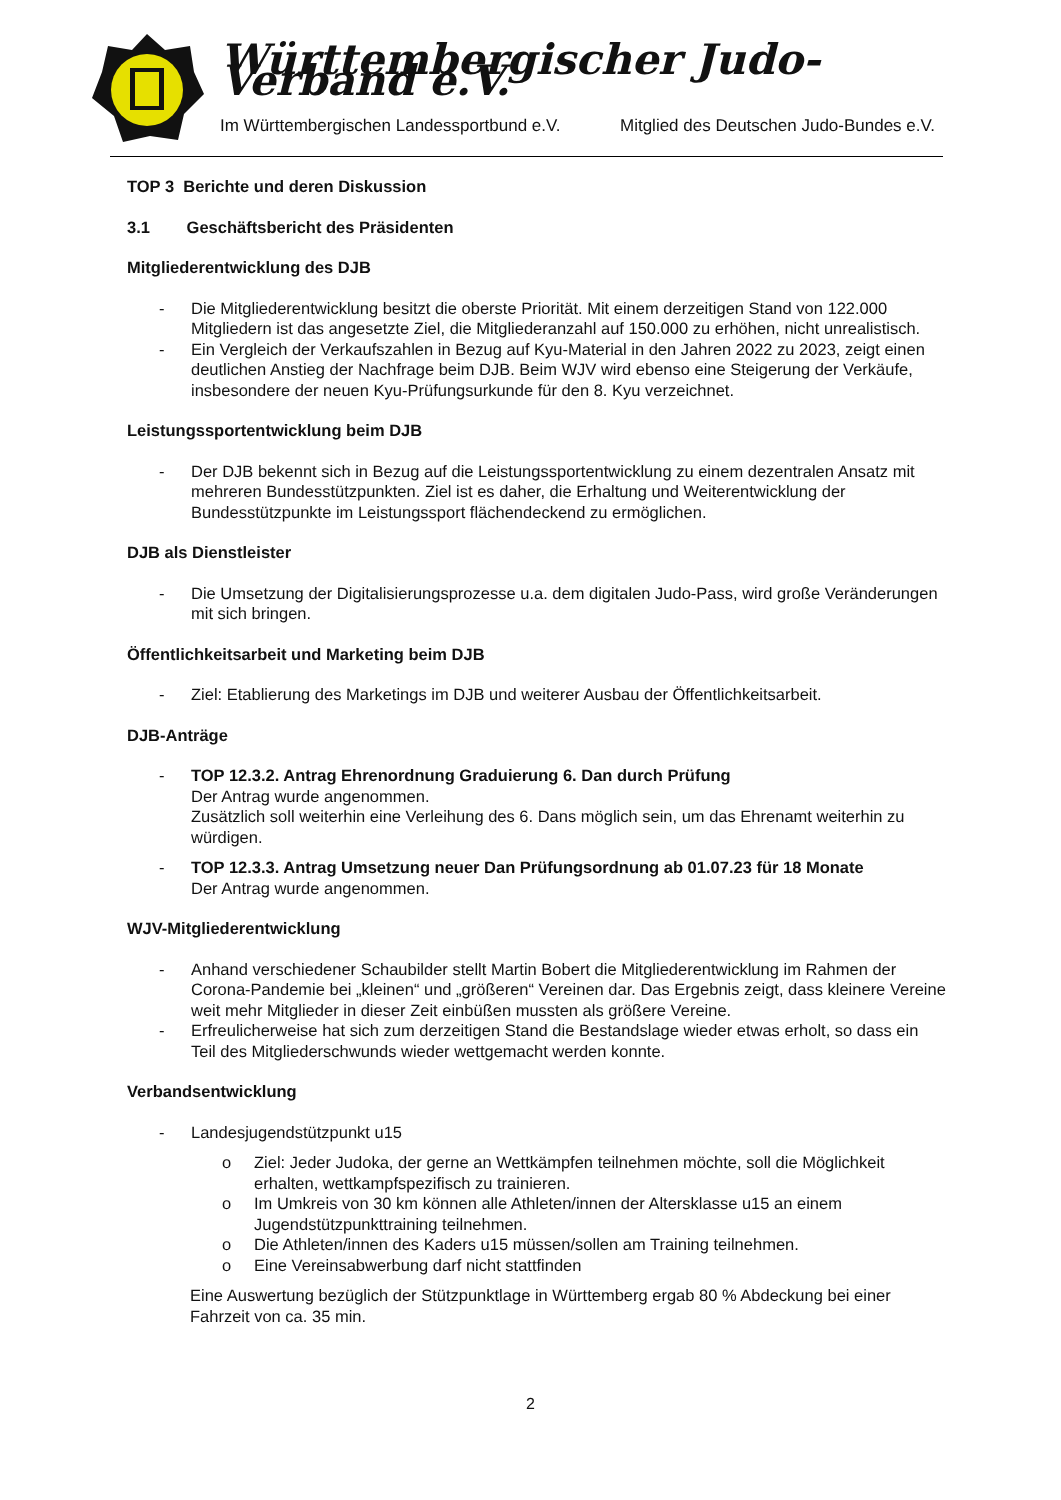Württembergischer Judo-Verband e.V.
Im Württembergischen Landessportbund e.V.
Mitglied des Deutschen Judo-Bundes e.V.
TOP 3 Berichte und deren Diskussion
3.1 Geschäftsbericht des Präsidenten
Mitgliederentwicklung des DJB
- Die Mitgliederentwicklung besitzt die oberste Priorität. Mit einem derzeitigen Stand von 122.000 Mitgliedern ist das angesetzte Ziel, die Mitgliederanzahl auf 150.000 zu erhöhen, nicht unrealistisch.
- Ein Vergleich der Verkaufszahlen in Bezug auf Kyu-Material in den Jahren 2022 zu 2023, zeigt einen deutlichen Anstieg der Nachfrage beim DJB. Beim WJV wird ebenso eine Steigerung der Verkäufe, insbesondere der neuen Kyu-Prüfungsurkunde für den 8. Kyu verzeichnet.
Leistungssportentwicklung beim DJB
- Der DJB bekennt sich in Bezug auf die Leistungssportentwicklung zu einem dezentralen Ansatz mit mehreren Bundesstützpunkten. Ziel ist es daher, die Erhaltung und Weiterentwicklung der Bundesstützpunkte im Leistungssport flächendeckend zu ermöglichen.
DJB als Dienstleister
- Die Umsetzung der Digitalisierungsprozesse u.a. dem digitalen Judo-Pass, wird große Veränderungen mit sich bringen.
Öffentlichkeitsarbeit und Marketing beim DJB
- Ziel: Etablierung des Marketings im DJB und weiterer Ausbau der Öffentlichkeitsarbeit.
DJB-Anträge
- TOP 12.3.2. Antrag Ehrenordnung Graduierung 6. Dan durch Prüfung
Der Antrag wurde angenommen.
Zusätzlich soll weiterhin eine Verleihung des 6. Dans möglich sein, um das Ehrenamt weiterhin zu würdigen.
- TOP 12.3.3. Antrag Umsetzung neuer Dan Prüfungsordnung ab 01.07.23 für 18 Monate
Der Antrag wurde angenommen.
WJV-Mitgliederentwicklung
- Anhand verschiedener Schaubilder stellt Martin Bobert die Mitgliederentwicklung im Rahmen der Corona-Pandemie bei „kleinen“ und „größeren“ Vereinen dar. Das Ergebnis zeigt, dass kleinere Vereine weit mehr Mitglieder in dieser Zeit einbüßen mussten als größere Vereine.
- Erfreulicherweise hat sich zum derzeitigen Stand die Bestandslage wieder etwas erholt, so dass ein Teil des Mitgliederschwunds wieder wettgemacht werden konnte.
Verbandsentwicklung
- Landesjugendstützpunkt u15
o Ziel: Jeder Judoka, der gerne an Wettkämpfen teilnehmen möchte, soll die Möglichkeit erhalten, wettkampfspezifisch zu trainieren.
o Im Umkreis von 30 km können alle Athleten/innen der Altersklasse u15 an einem Jugendstützpunkttraining teilnehmen.
o Die Athleten/innen des Kaders u15 müssen/sollen am Training teilnehmen.
o Eine Vereinsabwerbung darf nicht stattfinden
Eine Auswertung bezüglich der Stützpunktlage in Württemberg ergab 80 % Abdeckung bei einer Fahrzeit von ca. 35 min.
2